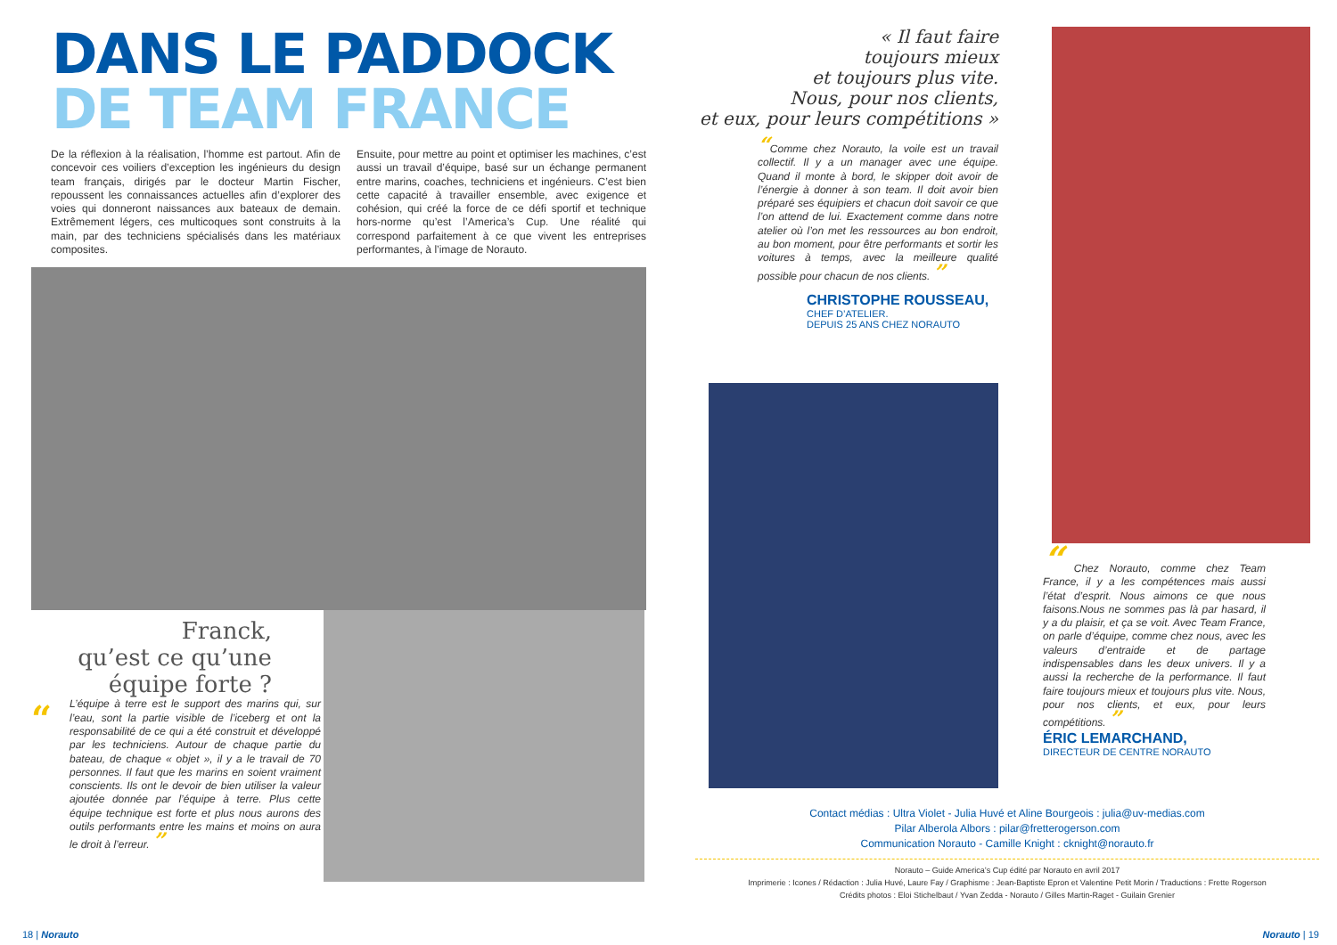DANS LE PADDOCK
DE TEAM FRANCE
De la réflexion à la réalisation, l’homme est partout. Afin de concevoir ces voiliers d’exception les ingénieurs du design team français, dirigés par le docteur Martin Fischer, repoussent les connaissances actuelles afin d’explorer des voies qui donneront naissances aux bateaux de demain. Extrêmement légers, ces multicoques sont construits à la main, par des techniciens spécialisés dans les matériaux composites.
Ensuite, pour mettre au point et optimiser les machines, c’est aussi un travail d’équipe, basé sur un échange permanent entre marins, coaches, techniciens et ingénieurs. C’est bien cette capacité à travailler ensemble, avec exigence et cohésion, qui créé la force de ce défi sportif et technique hors-norme qu’est l’America’s Cup. Une réalité qui correspond parfaitement à ce que vivent les entreprises performantes, à l’image de Norauto.
Franck,
qu’est ce qu’une
équipe forte ?
“
L’équipe à terre est le support des marins qui, sur l’eau, sont la partie visible de l’iceberg et ont la responsabilité de ce qui a été construit et développé par les techniciens. Autour de chaque partie du bateau, de chaque « objet », il y a le travail de 70 personnes. Il faut que les marins en soient vraiment conscients. Ils ont le devoir de bien utiliser la valeur ajoutée donnée par l’équipe à terre. Plus cette équipe technique est forte et plus nous aurons des outils performants entre les mains et moins on aura le droit à l’erreur. ”
« Il faut faire
toujours mieux
et toujours plus vite.
Nous, pour nos clients,
et eux, pour leurs compétitions »
“Comme chez Norauto, la voile est un travail collectif. Il y a un manager avec une équipe. Quand il monte à bord, le skipper doit avoir de l’énergie à donner à son team. Il doit avoir bien préparé ses équipiers et chacun doit savoir ce que l’on attend de lui. Exactement comme dans notre atelier où l’on met les ressources au bon endroit, au bon moment, pour être performants et sortir les voitures à temps, avec la meilleure qualité possible pour chacun de nos clients. ”
CHRISTOPHE ROUSSEAU,
CHEF D’ATELIER.
DEPUIS 25 ANS CHEZ NORAUTO
“ Chez Norauto, comme chez Team France, il y a les compétences mais aussi l’état d’esprit. Nous aimons ce que nous faisons.Nous ne sommes pas là par hasard, il y a du plaisir, et ça se voit. Avec Team France, on parle d’équipe, comme chez nous, avec les valeurs d’entraide et de partage indispensables dans les deux univers. Il y a aussi la recherche de la performance. Il faut faire toujours mieux et toujours plus vite. Nous, pour nos clients, et eux, pour leurs compétitions. ”
ÉRIC LEMARCHAND,
DIRECTEUR DE CENTRE NORAUTO
Contact médias : Ultra Violet - Julia Huvé et Aline Bourgeois : julia@uv-medias.com
Pilar Alberola Albors : pilar@fretterogerson.com
Communication Norauto - Camille Knight : cknight@norauto.fr
Norauto – Guide America’s Cup édité par Norauto en avril 2017
Imprimerie : Icones / Rédaction : Julia Huvé, Laure Fay / Graphisme : Jean-Baptiste Epron et Valentine Petit Morin / Traductions : Frette Rogerson
Crédits photos : Eloi Stichelbaut / Yvan Zedda - Norauto / Gilles Martin-Raget - Guilain Grenier
18 | Norauto Norauto | 19